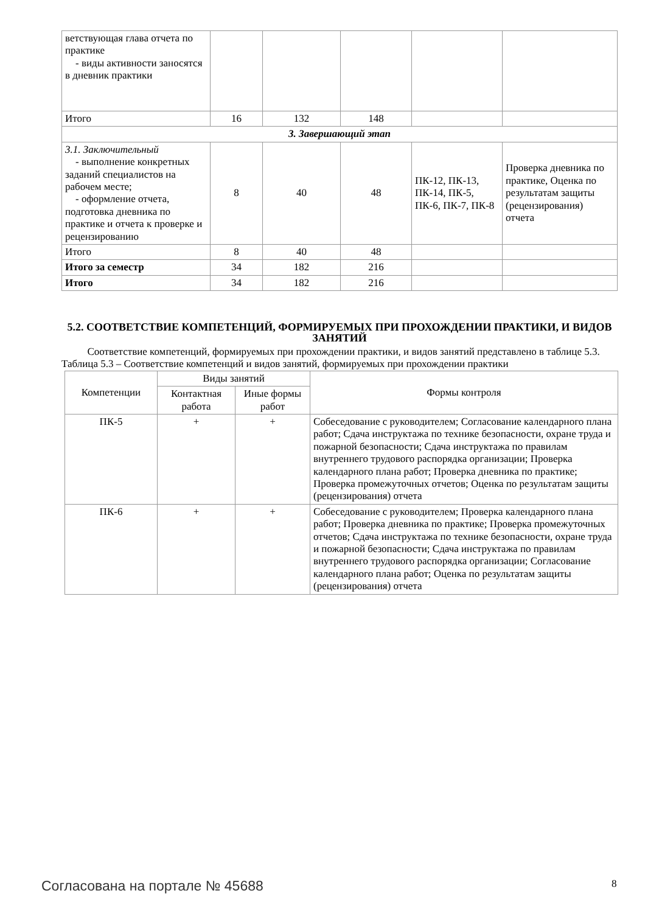| ветствующая глава отчета по практике - виды активности заносятся в дневник практики | | | | | |
| Итого | 16 | 132 | 148 | | |
| 3. Завершающий этап | | | | | |
| 3.1. Заключительный - выполнение конкретных заданий специалистов на рабочем месте; - оформление отчета, подготовка дневника по практике и отчета к проверке и рецензированию | 8 | 40 | 48 | ПК-12, ПК-13, ПК-14, ПК-5, ПК-6, ПК-7, ПК-8 | Проверка дневника по практике, Оценка по результатам защиты (рецензирования) отчета |
| Итого | 8 | 40 | 48 | | |
| Итого за семестр | 34 | 182 | 216 | | |
| Итого | 34 | 182 | 216 | | |
5.2. СООТВЕТСТВИЕ КОМПЕТЕНЦИЙ, ФОРМИРУЕМЫХ ПРИ ПРОХОЖДЕНИИ ПРАКТИКИ, И ВИДОВ ЗАНЯТИЙ
Соответствие компетенций, формируемых при прохождении практики, и видов занятий представлено в таблице 5.3.
Таблица 5.3 – Соответствие компетенций и видов занятий, формируемых при прохождении практики
| Компетенции | Виды занятий | | Формы контроля |
| --- | --- | --- | --- |
| | Контактная работа | Иные формы работ | |
| ПК-5 | + | + | Собеседование с руководителем; Согласование календарного плана работ; Сдача инструктажа по технике безопасности, охране труда и пожарной безопасности; Сдача инструктажа по правилам внутреннего трудового распорядка организации; Проверка календарного плана работ; Проверка дневника по практике; Проверка промежуточных отчетов; Оценка по результатам защиты (рецензирования) отчета |
| ПК-6 | + | + | Собеседование с руководителем; Проверка календарного плана работ; Проверка дневника по практике; Проверка промежуточных отчетов; Сдача инструктажа по технике безопасности, охране труда и пожарной безопасности; Сдача инструктажа по правилам внутреннего трудового распорядка организации; Согласование календарного плана работ; Оценка по результатам защиты (рецензирования) отчета |
Согласована на портале № 45688 8